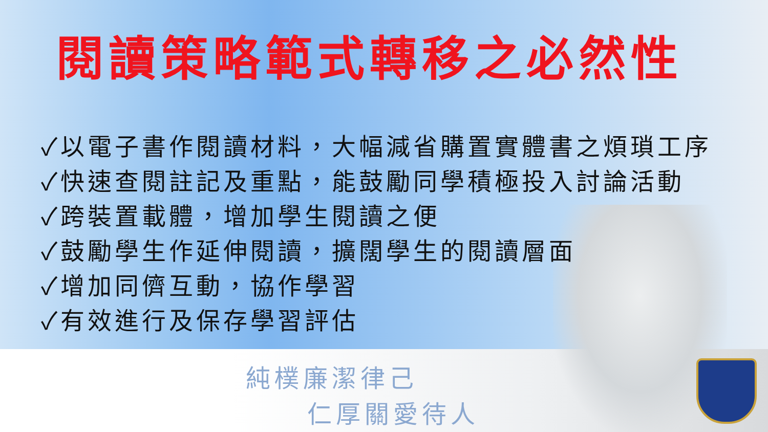閱讀策略範式轉移之必然性
✓以電子書作閱讀材料，大幅減省購置實體書之煩瑣工序
✓快速查閱註記及重點，能鼓勵同學積極投入討論活動
✓跨裝置載體，增加學生閱讀之便
✓鼓勵學生作延伸閱讀，擴闊學生的閱讀層面
✓增加同儕互動，協作學習
✓有效進行及保存學習評估
純樸廉潔律己
仁厚關愛待人